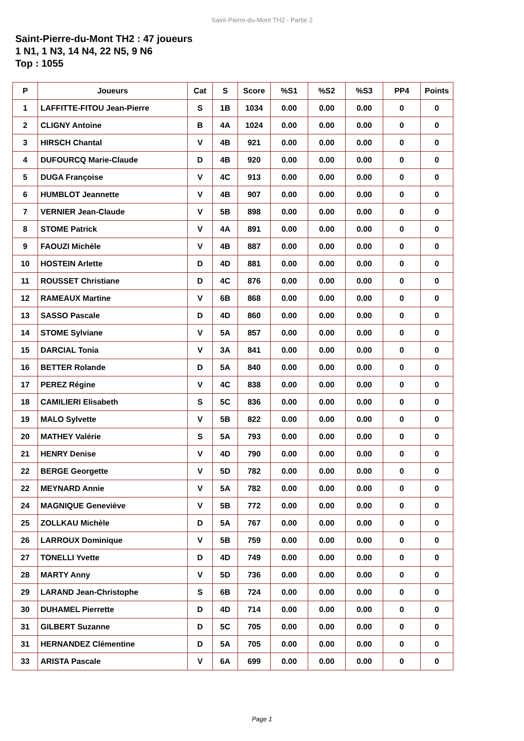Saint-Pierre-du-Mont TH2 - Partie 2
Saint-Pierre-du-Mont TH2 : 47 joueurs
1 N1, 1 N3, 14 N4, 22 N5, 9 N6
Top : 1055
| P | Joueurs | Cat | S | Score | %S1 | %S2 | %S3 | PP4 | Points |
| --- | --- | --- | --- | --- | --- | --- | --- | --- | --- |
| 1 | LAFFITTE-FITOU Jean-Pierre | S | 1B | 1034 | 0.00 | 0.00 | 0.00 | 0 | 0 |
| 2 | CLIGNY Antoine | B | 4A | 1024 | 0.00 | 0.00 | 0.00 | 0 | 0 |
| 3 | HIRSCH Chantal | V | 4B | 921 | 0.00 | 0.00 | 0.00 | 0 | 0 |
| 4 | DUFOURCQ Marie-Claude | D | 4B | 920 | 0.00 | 0.00 | 0.00 | 0 | 0 |
| 5 | DUGA Françoise | V | 4C | 913 | 0.00 | 0.00 | 0.00 | 0 | 0 |
| 6 | HUMBLOT Jeannette | V | 4B | 907 | 0.00 | 0.00 | 0.00 | 0 | 0 |
| 7 | VERNIER Jean-Claude | V | 5B | 898 | 0.00 | 0.00 | 0.00 | 0 | 0 |
| 8 | STOME Patrick | V | 4A | 891 | 0.00 | 0.00 | 0.00 | 0 | 0 |
| 9 | FAOUZI Michèle | V | 4B | 887 | 0.00 | 0.00 | 0.00 | 0 | 0 |
| 10 | HOSTEIN Arlette | D | 4D | 881 | 0.00 | 0.00 | 0.00 | 0 | 0 |
| 11 | ROUSSET Christiane | D | 4C | 876 | 0.00 | 0.00 | 0.00 | 0 | 0 |
| 12 | RAMEAUX Martine | V | 6B | 868 | 0.00 | 0.00 | 0.00 | 0 | 0 |
| 13 | SASSO Pascale | D | 4D | 860 | 0.00 | 0.00 | 0.00 | 0 | 0 |
| 14 | STOME Sylviane | V | 5A | 857 | 0.00 | 0.00 | 0.00 | 0 | 0 |
| 15 | DARCIAL Tonia | V | 3A | 841 | 0.00 | 0.00 | 0.00 | 0 | 0 |
| 16 | BETTER Rolande | D | 5A | 840 | 0.00 | 0.00 | 0.00 | 0 | 0 |
| 17 | PEREZ Régine | V | 4C | 838 | 0.00 | 0.00 | 0.00 | 0 | 0 |
| 18 | CAMILIERI Elisabeth | S | 5C | 836 | 0.00 | 0.00 | 0.00 | 0 | 0 |
| 19 | MALO Sylvette | V | 5B | 822 | 0.00 | 0.00 | 0.00 | 0 | 0 |
| 20 | MATHEY Valérie | S | 5A | 793 | 0.00 | 0.00 | 0.00 | 0 | 0 |
| 21 | HENRY Denise | V | 4D | 790 | 0.00 | 0.00 | 0.00 | 0 | 0 |
| 22 | BERGE Georgette | V | 5D | 782 | 0.00 | 0.00 | 0.00 | 0 | 0 |
| 22 | MEYNARD Annie | V | 5A | 782 | 0.00 | 0.00 | 0.00 | 0 | 0 |
| 24 | MAGNIQUE Geneviève | V | 5B | 772 | 0.00 | 0.00 | 0.00 | 0 | 0 |
| 25 | ZOLLKAU Michèle | D | 5A | 767 | 0.00 | 0.00 | 0.00 | 0 | 0 |
| 26 | LARROUX Dominique | V | 5B | 759 | 0.00 | 0.00 | 0.00 | 0 | 0 |
| 27 | TONELLI Yvette | D | 4D | 749 | 0.00 | 0.00 | 0.00 | 0 | 0 |
| 28 | MARTY Anny | V | 5D | 736 | 0.00 | 0.00 | 0.00 | 0 | 0 |
| 29 | LARAND Jean-Christophe | S | 6B | 724 | 0.00 | 0.00 | 0.00 | 0 | 0 |
| 30 | DUHAMEL Pierrette | D | 4D | 714 | 0.00 | 0.00 | 0.00 | 0 | 0 |
| 31 | GILBERT Suzanne | D | 5C | 705 | 0.00 | 0.00 | 0.00 | 0 | 0 |
| 31 | HERNANDEZ Clémentine | D | 5A | 705 | 0.00 | 0.00 | 0.00 | 0 | 0 |
| 33 | ARISTA Pascale | V | 6A | 699 | 0.00 | 0.00 | 0.00 | 0 | 0 |
Page 1